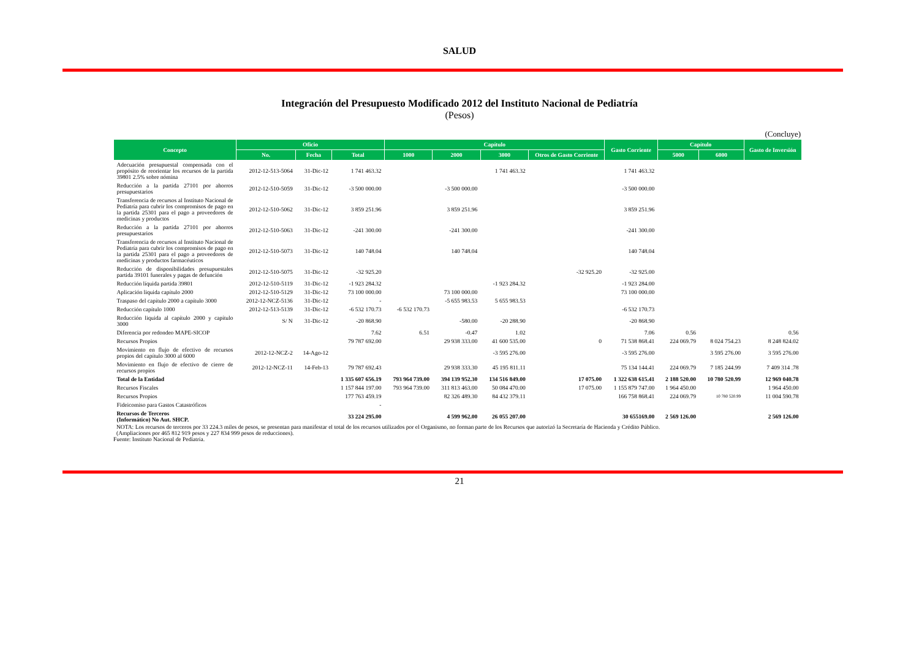SALUD
Integración del Presupuesto Modificado 2012 del Instituto Nacional de Pediatría
(Pesos)
(Concluye)
| Concepto | Oficio | | | Capítulo | | | | Gasto Corriente | Capítulo | | Gasto de Inversión |
| --- | --- | --- | --- | --- | --- | --- | --- | --- | --- | --- | --- |
| | No. | Fecha | Total | 1000 | 2000 | 3000 | Otros de Gasto Corriente | | 5000 | 6000 | |
| Adecuación presupuestal compensada con el propósito de reorientar los recursos de la partida 39801 2.5% sobre nómina | 2012-12-513-5064 | 31-Dic-12 | 1 741 463.32 | | | 1 741 463.32 | | 1 741 463.32 | | | |
| Reducción a la partida 27101 por ahorros presupuestarios | 2012-12-510-5059 | 31-Dic-12 | -3 500 000.00 | | -3 500 000.00 | | | -3 500 000.00 | | | |
| Transferencia de recursos al Instituto Nacional de Pediatría para cubrir los compromisos de pago en la partida 25301 para el pago a proveedores de medicinas y productos | 2012-12-510-5062 | 31-Dic-12 | 3 859 251.96 | | 3 859 251.96 | | | 3 859 251.96 | | | |
| Reducción a la partida 27101 por ahorros presupuestarios | 2012-12-510-5063 | 31-Dic-12 | -241 300.00 | | -241 300.00 | | | -241 300.00 | | | |
| Transferencia de recursos al Instituto Nacional de Pediatría para cubrir los compromisos de pago en la partida 25301 para el pago a proveedores de medicinas y productos farmacéuticos | 2012-12-510-5073 | 31-Dic-12 | 140 748.04 | | 140 748.04 | | | 140 748.04 | | | |
| Reducción de disponibilidades presupuestales partida 39101 funerales y pagas de defunción | 2012-12-510-5075 | 31-Dic-12 | -32 925.20 | | | | -32 925.20 | -32 925.00 | | | |
| Reducción líquida partida 39801 | 2012-12-510-5119 | 31-Dic-12 | -1 923 284.32 | | | -1 923 284.32 | | -1 923 284.00 | | | |
| Aplicación liquida capítulo 2000 | 2012-12-510-5129 | 31-Dic-12 | 73 100 000.00 | | 73 100 000.00 | | | 73 100 000.00 | | | |
| Traspaso del capítulo 2000 a capítulo 3000 | 2012-12-NCZ-5136 | 31-Dic-12 | - | | -5 655 983.53 | 5 655 983.53 | | | | | |
| Reducción capítulo 1000 | 2012-12-513-5139 | 31-Dic-12 | -6 532 170.73 | -6 532 170.73 | | | | -6 532 170.73 | | | |
| Reducción liquida al capítulo 2000 y capítulo 3000 | S/ N | 31-Dic-12 | -20 868.90 | | -580.00 | -20 288.90 | | -20 868.90 | | | |
| Diferencia por redondeo MAPE-SICOP | | | 7.62 | 6.51 | -0.47 | 1.02 | | 7.06 | 0.56 | | 0.56 |
| Recursos Propios | | | 79 787 692.00 | | 29 938 333.00 | 41 600 535.00 | 0 | 71 538 868.41 | 224 069.79 | 8 024 754.23 | 8 248 824.02 |
| Movimiento en flujo de efectivo de recursos propios del capítulo 3000 al 6000 | 2012-12-NCZ-2 | 14-Ago-12 | | | | -3 595 276.00 | | -3 595 276.00 | | 3 595 276.00 | 3 595 276.00 |
| Movimiento en flujo de efectivo de cierre de recursos propios | 2012-12-NCZ-11 | 14-Feb-13 | 79 787 692.43 | | 29 938 333.30 | 45 195 811.11 | | 75 134 144.41 | 224 069.79 | 7 185 244.99 | 7 409 314 .78 |
| Total de la Entidad | | | 1 335 607 656.19 | 793 964 739.00 | 394 139 952.30 | 134 516 849.00 | 17 075.00 | 1 322 638 615.41 | 2 188 520.00 | 10 780 520.99 | 12 969 040.78 |
| Recursos Fiscales | | | 1 157 844 197.00 | 793 964 739.00 | 311 813 463.00 | 50 084 470.00 | 17 075.00 | 1 155 879 747.00 | 1 964 450.00 | | 1 964 450.00 |
| Recursos Propios | | | 177 763 459.19 | | 82 326 489.30 | 84 432 379.11 | | 166 758 868.41 | 224 069.79 | 10 780 520.99 | 11 004 590.78 |
| Fideicomiso para Gastos Catastróficos | | | - | | | | | | | | |
| Recursos de Terceros (Informático) No Aut. SHCP. | | | 33 224 295.00 | | 4 599 962.00 | 26 055 207.00 | | 30 655169.00 | 2 569 126.00 | | 2 569 126.00 |
NOTA: Los recursos de terceros por 33 224.3 miles de pesos, se presentan para manifestar el total de los recursos utilizados por el Organismo, no forman parte de los Recursos que autorizó la Secretaría de Hacienda y Crédito Público.
(Ampliaciones por 465 812 919 pesos y 227 834 999 pesos de reducciones).
Fuente: Instituto Nacional de Pediatría.
21